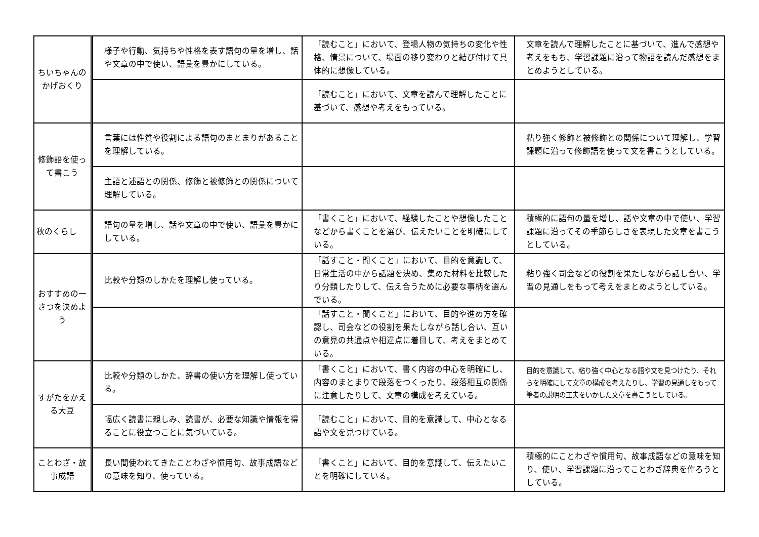| ちいちゃんのかげおくり | 様子や行動、気持ちや性格を表す語句の量を増し、話や文章の中で使い、語彙を豊かにしている。 | 「読むこと」において、登場人物の気持ちの変化や性格、情景について、場面の移り変わりと結び付けて具体的に想像している。 | 文章を読んで理解したことに基づいて、進んで感想や考えをもち、学習課題に沿って物語を読んだ感想をまとめようとしている。 |
| | | 「読むこと」において、文章を読んで理解したことに基づいて、感想や考えをもっている。 | |
| 修飾語を使って書こう | 言葉には性質や役割による語句のまとまりがあることを理解している。 | | 粘り強く修飾と被修飾との関係について理解し、学習課題に沿って修飾語を使って文を書こうとしている。 |
| | 主語と述語との関係、修飾と被修飾との関係について理解している。 | | |
| 秋のくらし | 語句の量を増し、話や文章の中で使い、語彙を豊かにしている。 | 「書くこと」において、経験したことや想像したことなどから書くことを選び、伝えたいことを明確にしている。 | 積極的に語句の量を増し、話や文章の中で使い、学習課題に沿ってその季節らしさを表現した文章を書こうとしている。 |
| おすすめの一さつを決めよう | 比較や分類のしかたを理解し使っている。 | 「話すこと・聞くこと」において、目的を意識して、日常生活の中から話題を決め、集めた材料を比較したり分類したりして、伝え合うために必要な事柄を選んでいる。 | 粘り強く司会などの役割を果たしながら話し合い、学習の見通しをもって考えをまとめようとしている。 |
| | | 「話すこと・聞くこと」において、目的や進め方を確認し、司会などの役割を果たしながら話し合い、互いの意見の共通点や相違点に着目して、考えをまとめている。 | |
| すがたをかえる大豆 | 比較や分類のしかた、辞書の使い方を理解し使っている。 | 「書くこと」において、書く内容の中心を明確にし、内容のまとまりで段落をつくったり、段落相互の関係に注意したりして、文章の構成を考えている。 | 目的を意識して、粘り強く中心となる語や文を見つけたり、それらを明確にして文章の構成を考えたりし、学習の見通しをもって筆者の説明の工夫をいかした文章を書こうとしている。 |
| | 幅広く読書に親しみ、読書が、必要な知識や情報を得ることに役立つことに気づいている。 | 「読むこと」において、目的を意識して、中心となる語や文を見つけている。 | |
| ことわざ・故事成語 | 長い間使われてきたことわざや慣用句、故事成語などの意味を知り、使っている。 | 「書くこと」において、目的を意識して、伝えたいことを明確にしている。 | 積極的にことわざや慣用句、故事成語などの意味を知り、使い、学習課題に沿ってことわざ辞典を作ろうとしている。 |